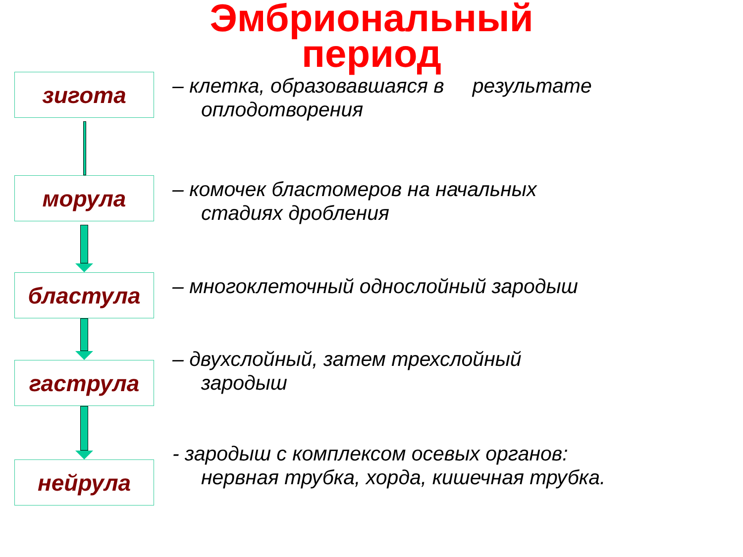Эмбриональный
период
зигота
– клетка, образовавшаяся в результате
оплодотворения
морула
– комочек бластомеров на начальных
стадиях дробления
бластула
– многоклеточный однослойный зародыш
гаструла
– двухслойный, затем трехслойный
зародыш
нейрула
- зародыш с комплексом осевых органов:
нервная трубка, хорда, кишечная трубка.